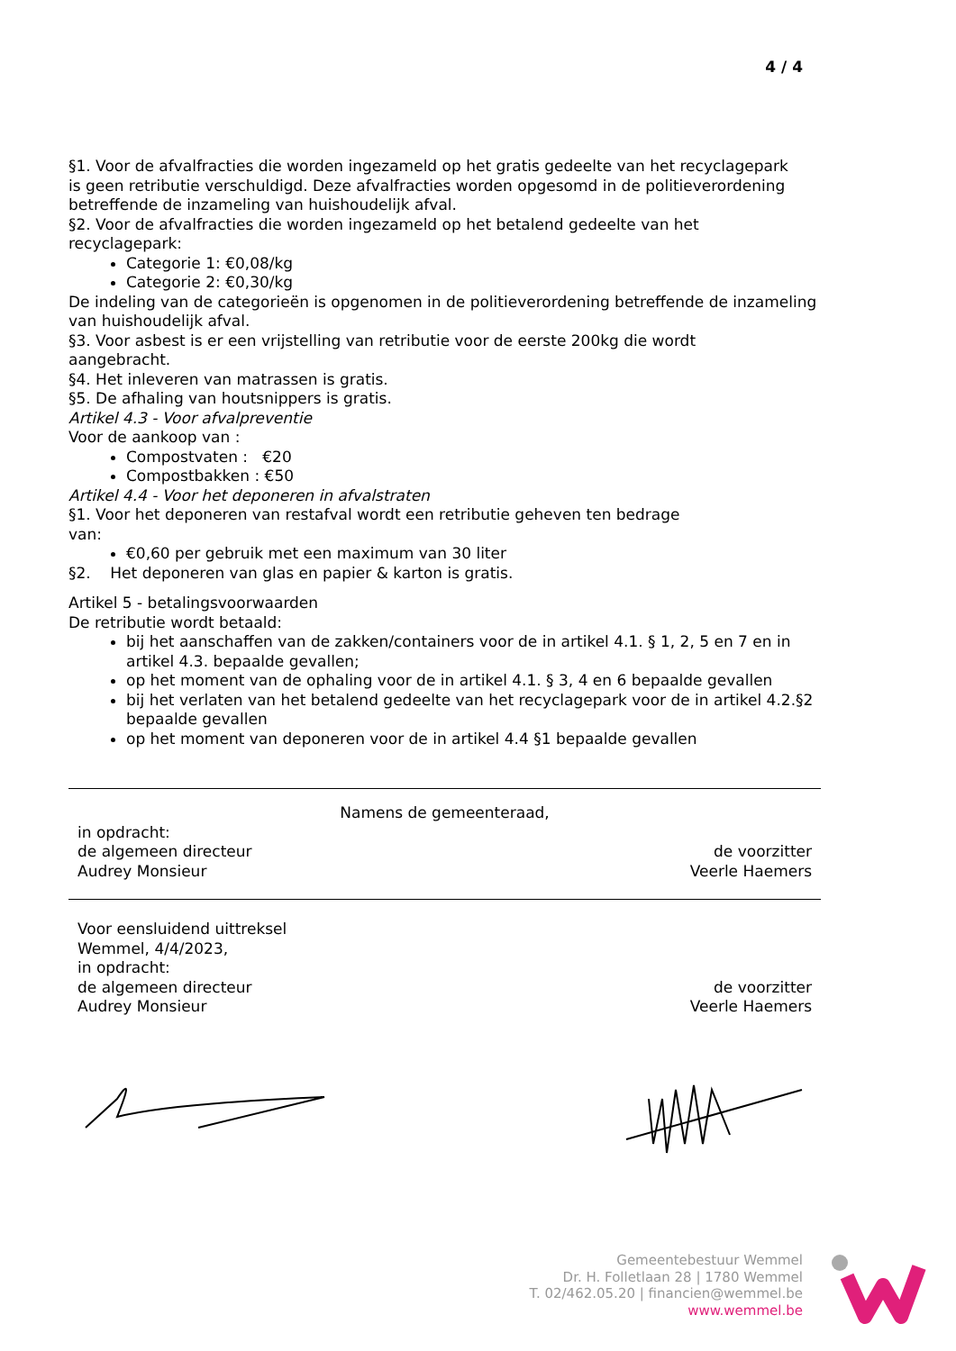4 / 4
§1. Voor de afvalfracties die worden ingezameld op het gratis gedeelte van het recyclagepark
is geen retributie verschuldigd. Deze afvalfracties worden opgesomd in de politieverordening
betreffende de inzameling van huishoudelijk afval.
§2. Voor de afvalfracties die worden ingezameld op het betalend gedeelte van het
recyclagepark:
Categorie 1: €0,08/kg
Categorie 2: €0,30/kg
De indeling van de categorieën is opgenomen in de politieverordening betreffende de inzameling van huishoudelijk afval.
§3. Voor asbest is er een vrijstelling van retributie voor de eerste 200kg die wordt
aangebracht.
§4. Het inleveren van matrassen is gratis.
§5. De afhaling van houtsnippers is gratis.
Artikel 4.3 - Voor afvalpreventie
Voor de aankoop van :
Compostvaten : €20
Compostbakken : €50
Artikel 4.4 - Voor het deponeren in afvalstraten
§1. Voor het deponeren van restafval wordt een retributie geheven ten bedrage
van:
€0,60 per gebruik met een maximum van 30 liter
§2. Het deponeren van glas en papier & karton is gratis.
Artikel 5 - betalingsvoorwaarden
De retributie wordt betaald:
bij het aanschaffen van de zakken/containers voor de in artikel 4.1. § 1, 2, 5 en 7 en in artikel 4.3. bepaalde gevallen;
op het moment van de ophaling voor de in artikel 4.1. § 3, 4 en 6 bepaalde gevallen
bij het verlaten van het betalend gedeelte van het recyclagepark voor de in artikel 4.2.§2 bepaalde gevallen
op het moment van deponeren voor de in artikel 4.4 §1 bepaalde gevallen
Namens de gemeenteraad,
in opdracht:
de algemeen directeur
Audrey Monsieur
de voorzitter
Veerle Haemers
Voor eensluidend uittreksel
Wemmel, 4/4/2023,
in opdracht:
de algemeen directeur
Audrey Monsieur
de voorzitter
Veerle Haemers
Gemeentebestuur Wemmel
Dr. H. Folletlaan 28 | 1780 Wemmel
T. 02/462.05.20 | financien@wemmel.be
www.wemmel.be